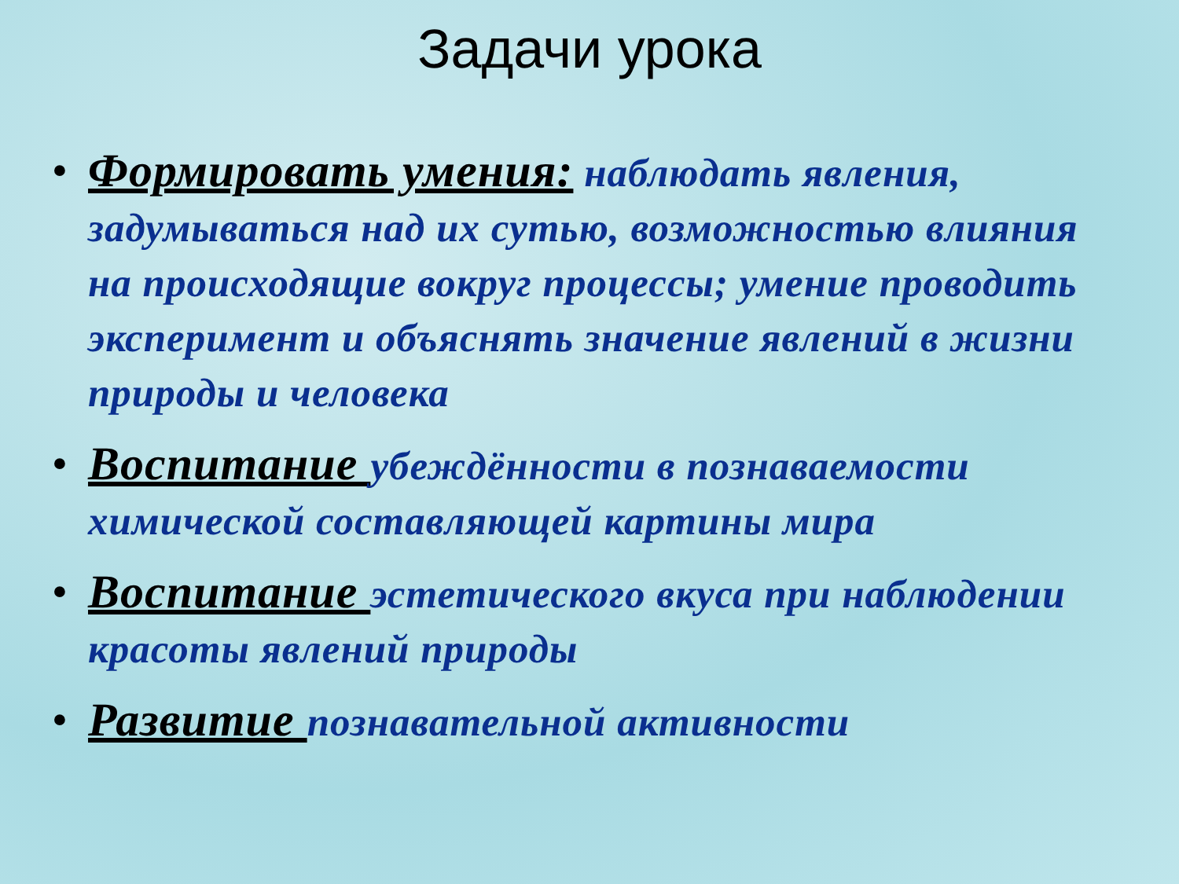Задачи урока
• Формировать умения: наблюдать явления, задумываться над их сутью, возможностью влияния на происходящие вокруг процессы; умение проводить эксперимент и объяснять значение явлений в жизни природы и человека
• Воспитание убеждённости в познаваемости химической составляющей картины мира
• Воспитание эстетического вкуса при наблюдении красоты явлений природы
• Развитие познавательной активности